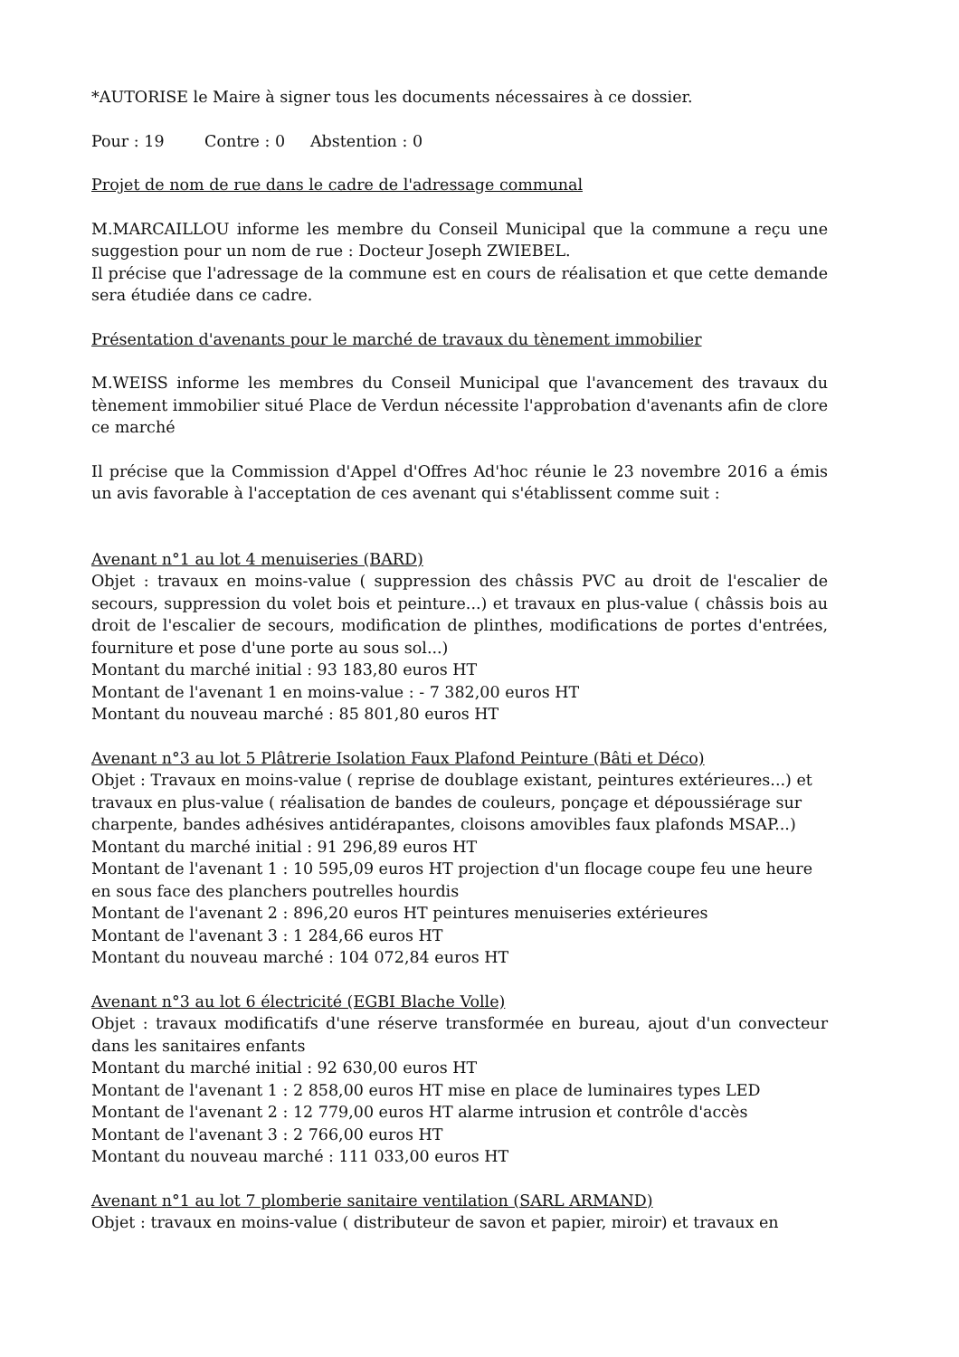*AUTORISE le Maire à signer tous les documents nécessaires à ce dossier.
Pour : 19 Contre : 0 Abstention : 0
Projet de nom de rue dans le cadre de l'adressage communal
M.MARCAILLOU informe les membre du Conseil Municipal que la commune a reçu une suggestion pour un nom de rue : Docteur Joseph ZWIEBEL.
Il précise que l'adressage de la commune est en cours de réalisation et que cette demande sera étudiée dans ce cadre.
Présentation d'avenants pour le marché de travaux du tènement immobilier
M.WEISS informe les membres du Conseil Municipal que l'avancement des travaux du tènement immobilier situé Place de Verdun nécessite l'approbation d'avenants afin de clore ce marché
Il précise que la Commission d'Appel d'Offres Ad'hoc réunie le 23 novembre 2016 a émis un avis favorable à l'acceptation de ces avenant qui s'établissent comme suit :
Avenant n°1 au lot 4 menuiseries (BARD)
Objet : travaux en moins-value ( suppression des châssis PVC au droit de l'escalier de secours, suppression du volet bois et peinture...) et travaux en plus-value ( châssis bois au droit de l'escalier de secours, modification de plinthes, modifications de portes d'entrées, fourniture et pose d'une porte au sous sol...)
Montant du marché initial : 93 183,80 euros HT
Montant de l'avenant 1 en moins-value : - 7 382,00 euros HT
Montant du nouveau marché : 85 801,80 euros HT
Avenant n°3 au lot 5 Plâtrerie Isolation Faux Plafond Peinture (Bâti et Déco)
Objet : Travaux en moins-value ( reprise de doublage existant, peintures extérieures...) et travaux en plus-value ( réalisation de bandes de couleurs, ponçage et dépoussiérage sur charpente, bandes adhésives antidérapantes, cloisons amovibles faux plafonds MSAP...)
Montant du marché initial : 91 296,89 euros HT
Montant de l'avenant 1 : 10 595,09 euros HT projection d'un flocage coupe feu une heure en sous face des planchers poutrelles hourdis
Montant de l'avenant 2 : 896,20 euros HT peintures menuiseries extérieures
Montant de l'avenant 3 : 1 284,66 euros HT
Montant du nouveau marché : 104 072,84 euros HT
Avenant n°3 au lot 6 électricité (EGBI Blache Volle)
Objet : travaux modificatifs d'une réserve transformée en bureau, ajout d'un convecteur dans les sanitaires enfants
Montant du marché initial : 92 630,00 euros HT
Montant de l'avenant 1 : 2 858,00 euros HT mise en place de luminaires types LED
Montant de l'avenant 2 : 12 779,00 euros HT alarme intrusion et contrôle d'accès
Montant de l'avenant 3 : 2 766,00 euros HT
Montant du nouveau marché : 111 033,00 euros HT
Avenant n°1 au lot 7 plomberie sanitaire ventilation (SARL ARMAND)
Objet : travaux en moins-value ( distributeur de savon et papier, miroir) et travaux en